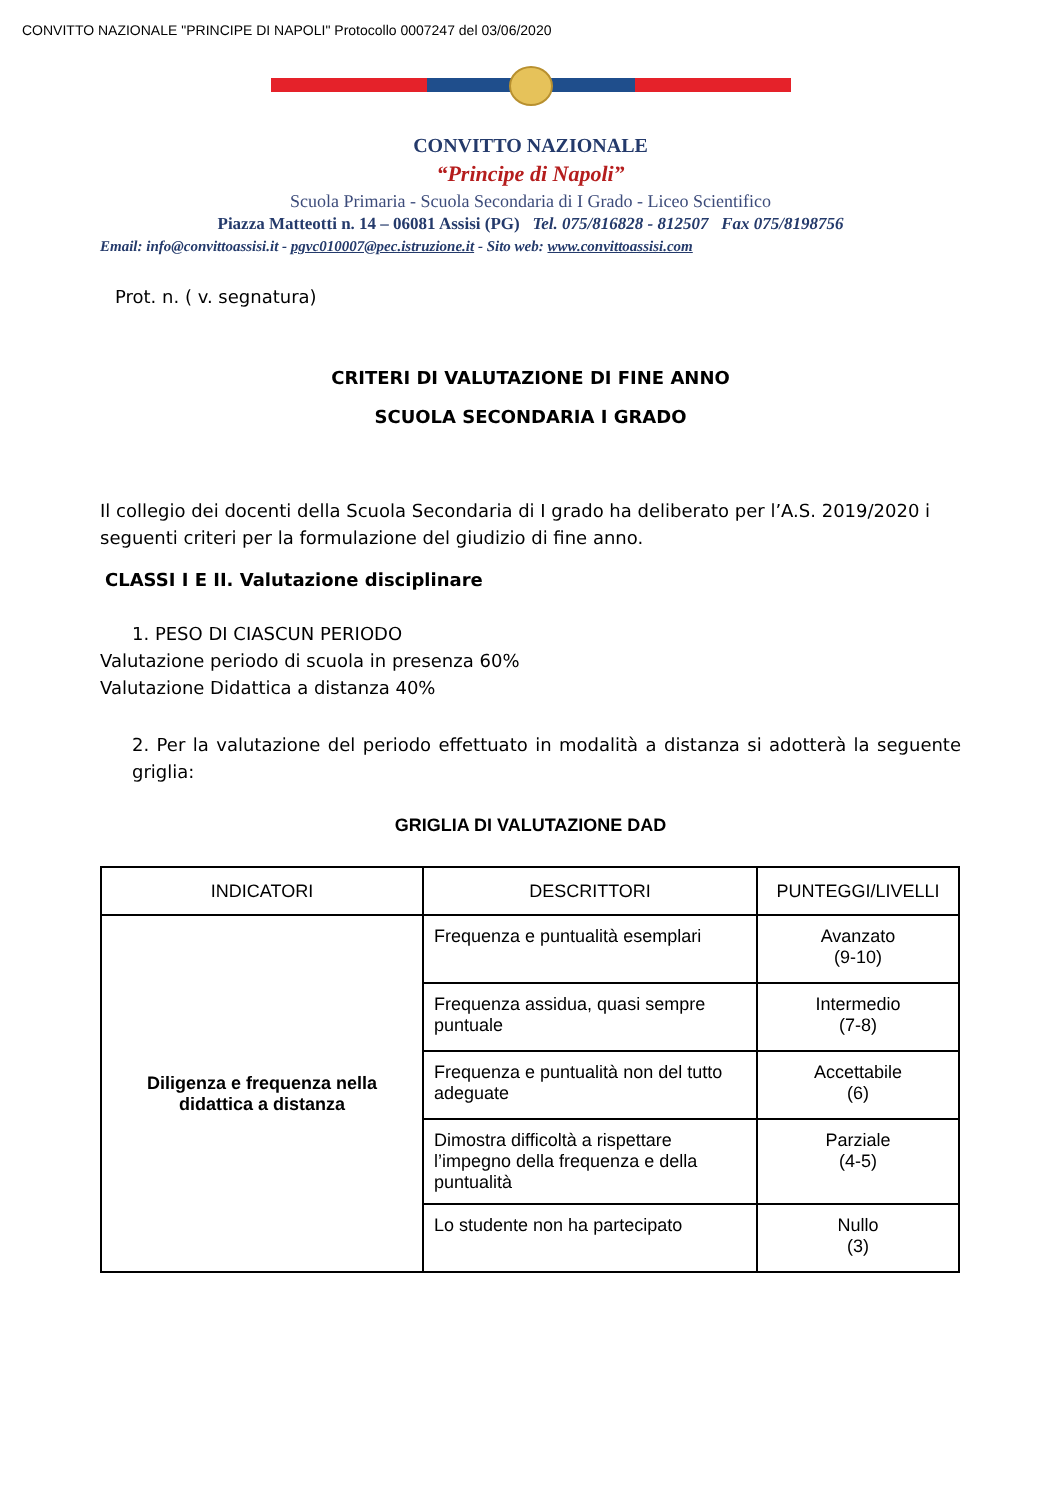CONVITTO NAZIONALE "PRINCIPE DI NAPOLI" Protocollo 0007247 del 03/06/2020
CONVITTO NAZIONALE
“Principe di Napoli”
Scuola Primaria - Scuola Secondaria di I Grado - Liceo Scientifico
Piazza Matteotti n. 14 – 06081 Assisi (PG) Tel. 075/816828 - 812507 Fax 075/8198756
Email: info@convittoassisi.it - pgvc010007@pec.istruzione.it - Sito web: www.convittoassisi.com
Prot. n. ( v. segnatura)
CRITERI DI VALUTAZIONE DI FINE ANNO
SCUOLA SECONDARIA I GRADO
Il collegio dei docenti della Scuola Secondaria di I grado ha deliberato per l’A.S. 2019/2020 i seguenti criteri per la formulazione del giudizio di fine anno.
CLASSI I E II. Valutazione disciplinare
1. PESO DI CIASCUN PERIODO
Valutazione periodo di scuola in presenza 60%
Valutazione Didattica a distanza 40%
2. Per la valutazione del periodo effettuato in modalità a distanza si adotterà la seguente griglia:
GRIGLIA DI VALUTAZIONE DAD
| INDICATORI | DESCRITTORI | PUNTEGGI/LIVELLI |
| --- | --- | --- |
| Diligenza e frequenza nella didattica a distanza | Frequenza e puntualità esemplari | Avanzato (9-10) |
| | Frequenza assidua, quasi sempre puntuale | Intermedio (7-8) |
| | Frequenza e puntualità non del tutto adeguate | Accettabile (6) |
| | Dimostra difficoltà a rispettare l’impegno della frequenza e della puntualità | Parziale (4-5) |
| | Lo studente non ha partecipato | Nullo (3) |